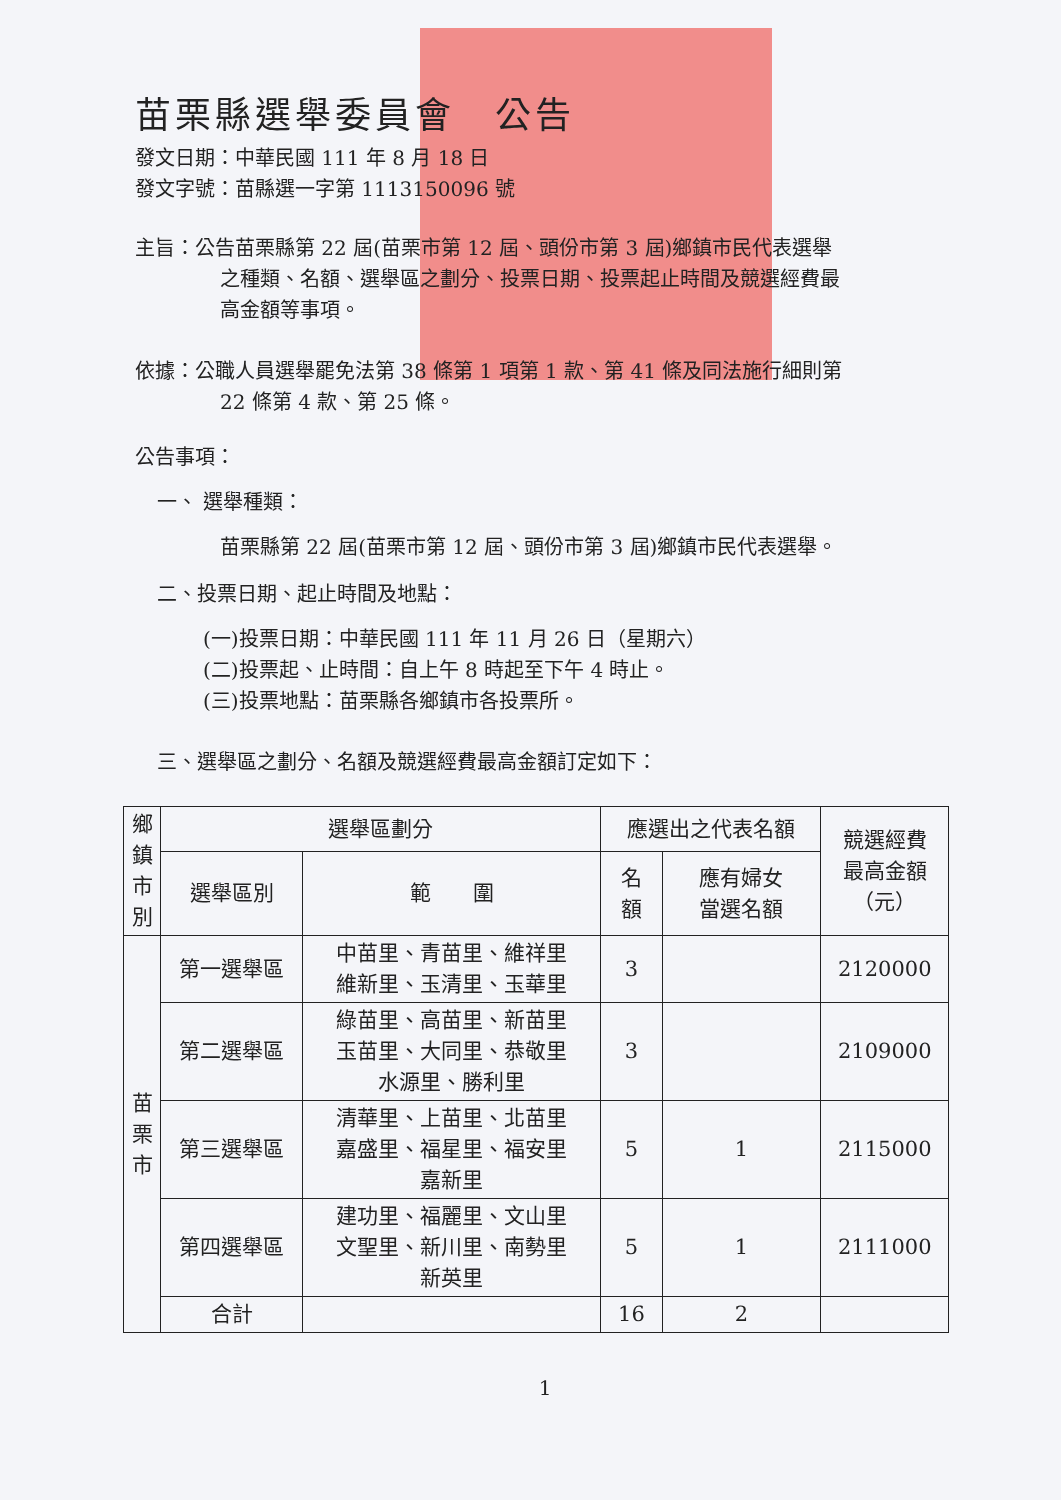苗栗縣選舉委員會　公告
發文日期：中華民國 111 年 8 月 18 日
發文字號：苗縣選一字第 1113150096 號
主旨：公告苗栗縣第 22 屆(苗栗市第 12 屆、頭份市第 3 屆)鄉鎮市民代表選舉
之種類、名額、選舉區之劃分、投票日期、投票起止時間及競選經費最
高金額等事項。
依據：公職人員選舉罷免法第 38 條第 1 項第 1 款、第 41 條及同法施行細則第
22 條第 4 款、第 25 條。
公告事項：
一、 選舉種類：
苗栗縣第 22 屆(苗栗市第 12 屆、頭份市第 3 屆)鄉鎮市民代表選舉。
二、投票日期、起止時間及地點：
(一)投票日期：中華民國 111 年 11 月 26 日（星期六）
(二)投票起、止時間：自上午 8 時起至下午 4 時止。
(三)投票地點：苗栗縣各鄉鎮市各投票所。
三、選舉區之劃分、名額及競選經費最高金額訂定如下：
| 鄉 鎮 市 別 | 選舉區劃分 | | 應選出之代表名額 | | 競選經費 最高金額 （元） |
| --- | --- | --- | --- | --- | --- |
| | 選舉區別 | 範 圍 | 名 額 | 應有婦女 當選名額 | |
| 苗 栗 市 | 第一選舉區 | 中苗里、青苗里、維祥里 維新里、玉清里、玉華里 | 3 | | 2120000 |
| | 第二選舉區 | 綠苗里、高苗里、新苗里 玉苗里、大同里、恭敬里 水源里、勝利里 | 3 | | 2109000 |
| | 第三選舉區 | 清華里、上苗里、北苗里 嘉盛里、福星里、福安里 嘉新里 | 5 | 1 | 2115000 |
| | 第四選舉區 | 建功里、福麗里、文山里 文聖里、新川里、南勢里 新英里 | 5 | 1 | 2111000 |
| | 合計 | | 16 | 2 | |
1